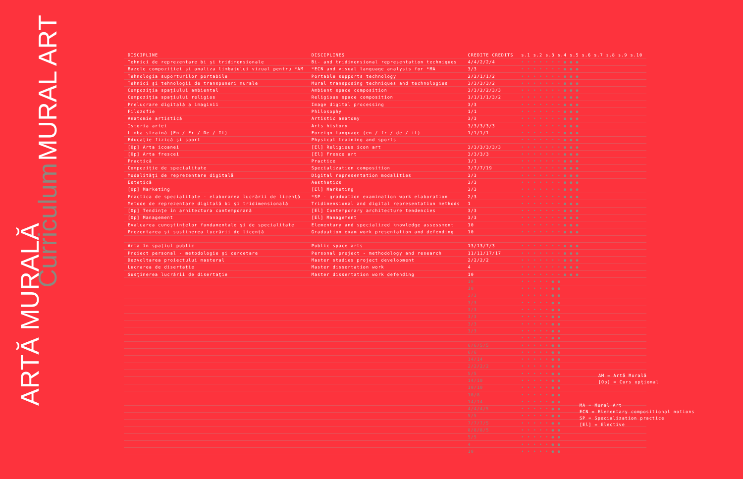MURAL ART Curriculum
ARTĂ MURALĂ
| DISCIPLINE | DISCIPLINES | CREDITE CREDITS | s.1 s.2 s.3 s.4 s.5 s.6 s.7 s.8 s.9 s.10 |
| --- | --- | --- | --- |
| Tehnici de reprezentare bi şi tridimensionale | Bi- and tridimensional representation techniques | 4/4/2/2/4 | • • • • • • • ● ● ● |
| Bazele compoziţiei şi analiza limbajului vizual pentru *AM | *ECN and visual language analysis for *MA | 3/3 | • • • • • • • ● ● ● |
| Tehnologia suporturilor portabile | Portable supports technology | 2/2/1/1/2 | • • • • • • • ● ● ● |
| Tehnici şi tehnologii de transpuneri murale | Mural transposing techniques and technologies | 3/3/3/3/2 | • • • • • • • ● ● ● |
| Compoziţia spaţiului ambiental | Ambient space composition | 3/3/2/2/3/3 | • • • • • • • ● ● ● |
| Compoziţia spaţiului religios | Religious space composition | 1/1/1/1/3/2 | • • • • • • • ● ● ● |
| Prelucrare digitală a imaginii | Image digital processing | 3/3 | • • • • • • • ● ● ● |
| Filozofie | Philosophy | 1/1 | • • • • • • • ● ● ● |
| Anatomie artistică | Artistic anatomy | 3/3 | • • • • • • • ● ● ● |
| Istoria artei | Arts history | 3/3/3/3/3 | • • • • • • • ● ● ● |
| Limba straină (En / Fr / De / It) | Foreign language (en / fr / de / it) | 1/1/1/1 | • • • • • • • ● ● ● |
| Educaţie fizică şi sport | Physical training and sports | | • • • • • • • ● ● ● |
| [Op] Arta icoanei | [El] Religious icon art | 3/3/3/3/3/3 | • • • • • • • ● ● ● |
| [Op] Arta frescei | [El] Fresco art | 3/3/3/3 | • • • • • • • ● ● ● |
| Practică | Practice | 1/1 | • • • • • • • ● ● ● |
| Compoziţie de specialitate | Specialization composition | 7/7/7/19 | • • • • • • • ● ● ● |
| Modalităţi de reprezentare digitală | Digital representation modalities | 3/3 | • • • • • • • ● ● ● |
| Estetică | Aesthetics | 3/3 | • • • • • • • ● ● ● |
| [Op] Marketing | [El] Marketing | 3/3 | • • • • • • • ● ● ● |
| Practica de specialitate - elaborarea lucrării de licenţă | *SP - graduation examination work elaboration | 2/3 | • • • • • • • ● ● ● |
| Metode de reprezentare digitală bi şi tridimensională | Tridimensional and digital representation methods | 1 | • • • • • • • ● ● ● |
| [Op] Tendinţe în arhitectura contemporană | [El] Contemporary architecture tendencies | 3/3 | • • • • • • • ● ● ● |
| [Op] Management | [El] Management | 3/3 | • • • • • • • ● ● ● |
| Evaluarea cunoştinţelor fundamentale şi de specialitate | Elementary and specialized knowledge assessment | 10 | • • • • • • • ● ● ● |
| Prezentarea şi susţinerea lucrării de licenţă | Graduation exam work presentation and defending | 10 | • • • • • • • ● ● ● |
| Arta în spaţiul public | Public space arts | 13/13/7/3 | • • • • • • • ● ● ● |
| Proiect personal - metodologie şi cercetare | Personal project - methodology and research | 11/11/17/17 | • • • • • • • ● ● ● |
| Dezvoltarea proiectului masteral | Master studies project development | 2/2/2/2 | • • • • • • • ● ● ● |
| Lucrarea de disertaţie | Master dissertation work | 4 | • • • • • • • ● ● ● |
| Susţinerea lucrării de disertaţie | Master dissertation work defending | 10 | • • • • • • • ● ● ● |
| | | 10 | • • • • • ● ● |
| | | 10 | • • • • • ● ● |
| | | 3/3 | • • • • • ● ● |
| | | 3/3 | • • • • • ● ● |
| | | 3/3 | • • • • • ● ● |
| | | 3/3 | • • • • • ● ● |
| | | 3/3 | • • • • • ● ● |
| | | 3/3 | • • • • • ● ● |
| | | | • • • • • ● ● |
| | | 6/6/5/5 | • • • • • ● ● |
| | | 6/6 | • • • • • ● ● |
| | | 14/14 | • • • • • ● ● |
| | | 2/2/2/2 | • • • • • ● ● |
| | | 5/5 | • • • • • ● ● |
| | | 14/10 | • • • • • ● ● |
| | | 10/10 | • • • • • ● ● |
| | | 10/8 | • • • • • ● ● |
| | | 14/14 | • • • • • ● ● |
| | | 4/4/4/5 | • • • • • ● ● |
| | | 5/5 | • • • • • ● ● |
| | | 7/7/7/5 | • • • • • ● ● |
| | | 8/8/8/5 | • • • • • ● ● |
| | | 5/5 | • • • • • ● ● |
| | | 4 | • • • • • ● ● |
| | | 10 | • • • • • ● ● |
AM = Artă Murală
[Op] = Curs opţional
MA = Mural Art
ECN = Elementary compositional notions
SP = Specialization practice
[El] = Elective